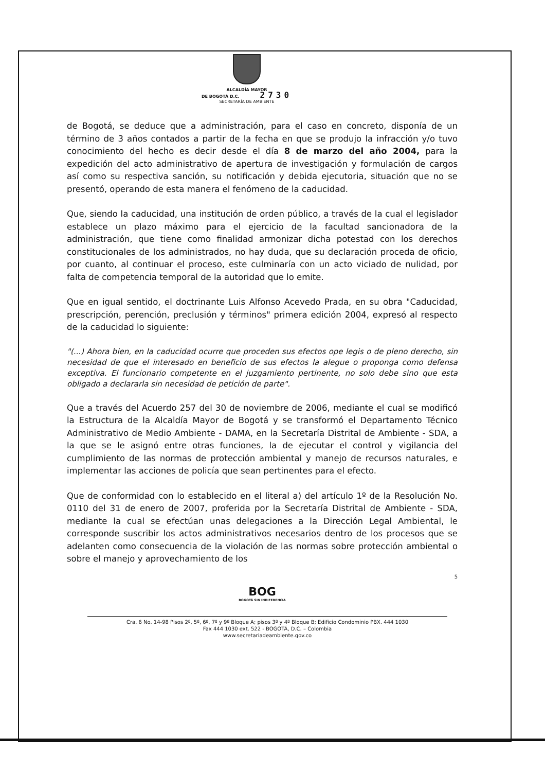ALCALDÍA MAYOR
DE BOGOTÁ D.C. 2730
SECRETARÍA DE AMBIENTE
de Bogotá, se deduce que a administración, para el caso en concreto, disponía de un término de 3 años contados a partir de la fecha en que se produjo la infracción y/o tuvo conocimiento del hecho es decir desde el día 8 de marzo del año 2004, para la expedición del acto administrativo de apertura de investigación y formulación de cargos así como su respectiva sanción, su notificación y debida ejecutoria, situación que no se presentó, operando de esta manera el fenómeno de la caducidad.
Que, siendo la caducidad, una institución de orden público, a través de la cual el legislador establece un plazo máximo para el ejercicio de la facultad sancionadora de la administración, que tiene como finalidad armonizar dicha potestad con los derechos constitucionales de los administrados, no hay duda, que su declaración proceda de oficio, por cuanto, al continuar el proceso, este culminaría con un acto viciado de nulidad, por falta de competencia temporal de la autoridad que lo emite.
Que en igual sentido, el doctrinante Luis Alfonso Acevedo Prada, en su obra "Caducidad, prescripción, perención, preclusión y términos" primera edición 2004, expresó al respecto de la caducidad lo siguiente:
"(...) Ahora bien, en la caducidad ocurre que proceden sus efectos ope legis o de pleno derecho, sin necesidad de que el interesado en beneficio de sus efectos la alegue o proponga como defensa exceptiva. El funcionario competente en el juzgamiento pertinente, no solo debe sino que esta obligado a declararla sin necesidad de petición de parte".
Que a través del Acuerdo 257 del 30 de noviembre de 2006, mediante el cual se modificó la Estructura de la Alcaldía Mayor de Bogotá y se transformó el Departamento Técnico Administrativo de Medio Ambiente - DAMA, en la Secretaría Distrital de Ambiente - SDA, a la que se le asignó entre otras funciones, la de ejecutar el control y vigilancia del cumplimiento de las normas de protección ambiental y manejo de recursos naturales, e implementar las acciones de policía que sean pertinentes para el efecto.
Que de conformidad con lo establecido en el literal a) del artículo 1º de la Resolución No. 0110 del 31 de enero de 2007, proferida por la Secretaría Distrital de Ambiente - SDA, mediante la cual se efectúan unas delegaciones a la Dirección Legal Ambiental, le corresponde suscribir los actos administrativos necesarios dentro de los procesos que se adelanten como consecuencia de la violación de las normas sobre protección ambiental o sobre el manejo y aprovechamiento de los
5
BOG
BOGOTÁ SIN INDIFERENCIA
Cra. 6 No. 14-98 Pisos 2º, 5º, 6º, 7º y 9º Bloque A; pisos 3º y 4º Bloque B; Edificio Condominio PBX. 444 1030
Fax 444 1030 ext. 522 - BOGOTÁ, D.C. – Colombia
www.secretariadeambiente.gov.co